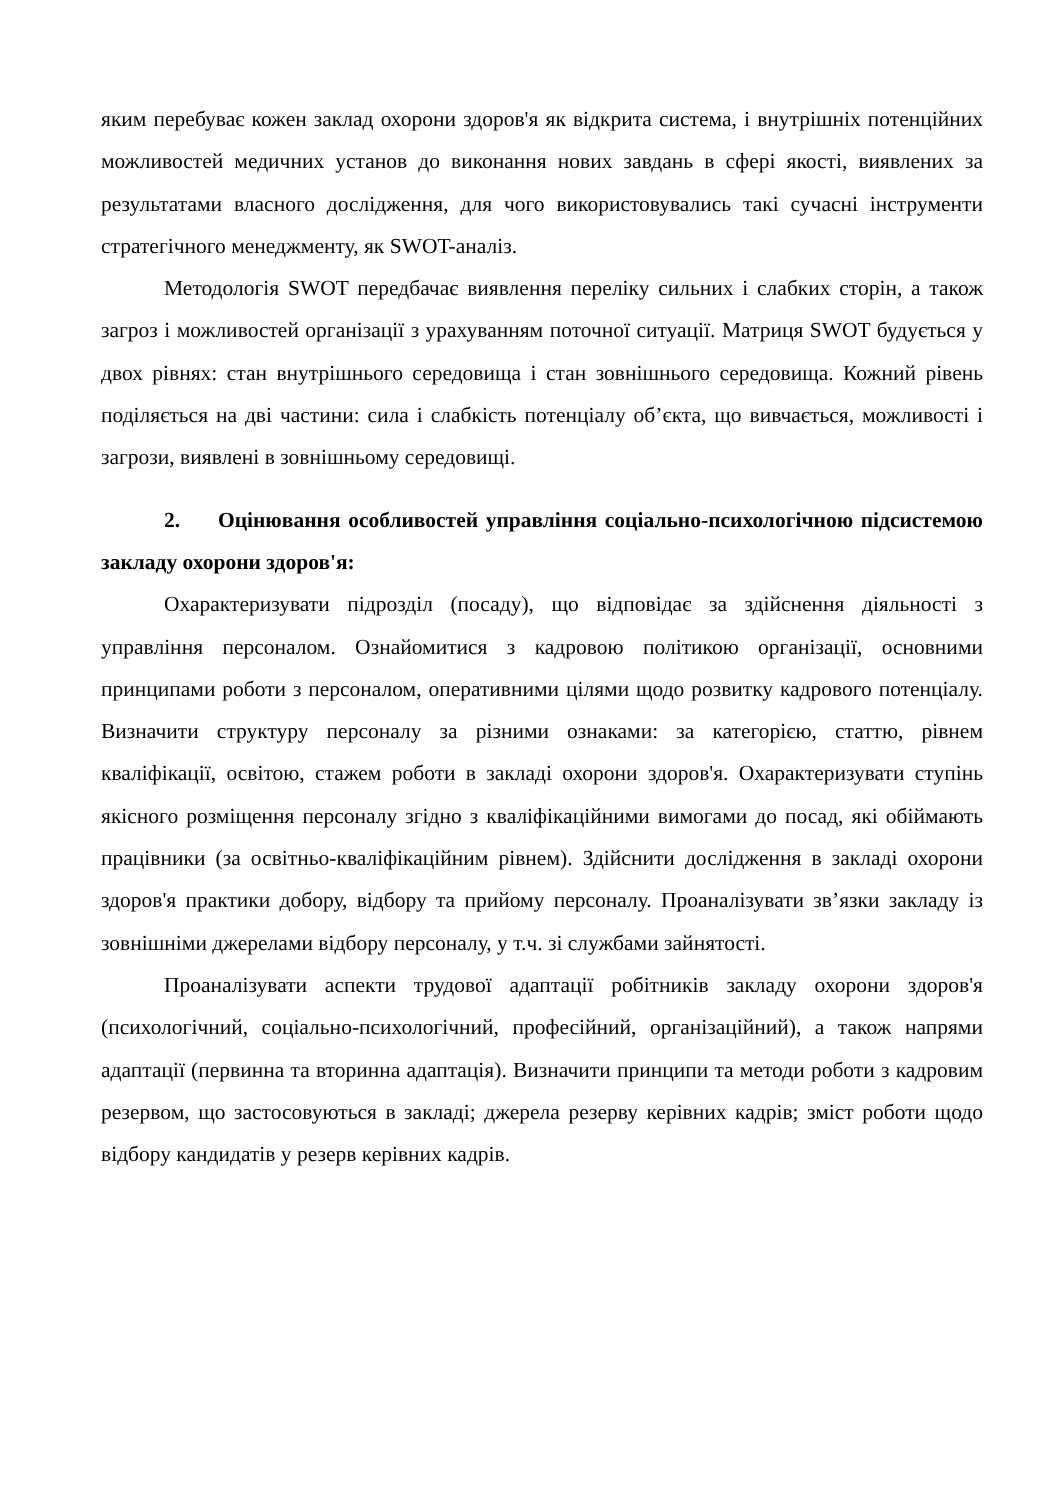яким перебуває кожен заклад охорони здоров'я як відкрита система, і внутрішніх потенційних можливостей медичних установ до виконання нових завдань в сфері якості, виявлених за результатами власного дослідження, для чого використовувались такі сучасні інструменти стратегічного менеджменту, як SWOT-аналіз.
Методологія SWOT передбачає виявлення переліку сильних і слабких сторін, а також загроз і можливостей організації з урахуванням поточної ситуації. Матриця SWOT будується у двох рівнях: стан внутрішнього середовища і стан зовнішнього середовища. Кожний рівень поділяється на дві частини: сила і слабкість потенціалу об’єкта, що вивчається, можливості і загрози, виявлені в зовнішньому середовищі.
2. Оцінювання особливостей управління соціально-психологічною підсистемою закладу охорони здоров'я:
Охарактеризувати підрозділ (посаду), що відповідає за здійснення діяльності з управління персоналом. Ознайомитися з кадровою політикою організації, основними принципами роботи з персоналом, оперативними цілями щодо розвитку кадрового потенціалу. Визначити структуру персоналу за різними ознаками: за категорією, статтю, рівнем кваліфікації, освітою, стажем роботи в закладі охорони здоров'я. Охарактеризувати ступінь якісного розміщення персоналу згідно з кваліфікаційними вимогами до посад, які обіймають працівники (за освітньо-кваліфікаційним рівнем). Здійснити дослідження в закладі охорони здоров'я практики добору, відбору та прийому персоналу. Проаналізувати зв’язки закладу із зовнішніми джерелами відбору персоналу, у т.ч. зі службами зайнятості.
Проаналізувати аспекти трудової адаптації робітників закладу охорони здоров'я (психологічний, соціально-психологічний, професійний, організаційний), а також напрями адаптації (первинна та вторинна адаптація). Визначити принципи та методи роботи з кадровим резервом, що застосовуються в закладі; джерела резерву керівних кадрів; зміст роботи щодо відбору кандидатів у резерв керівних кадрів.